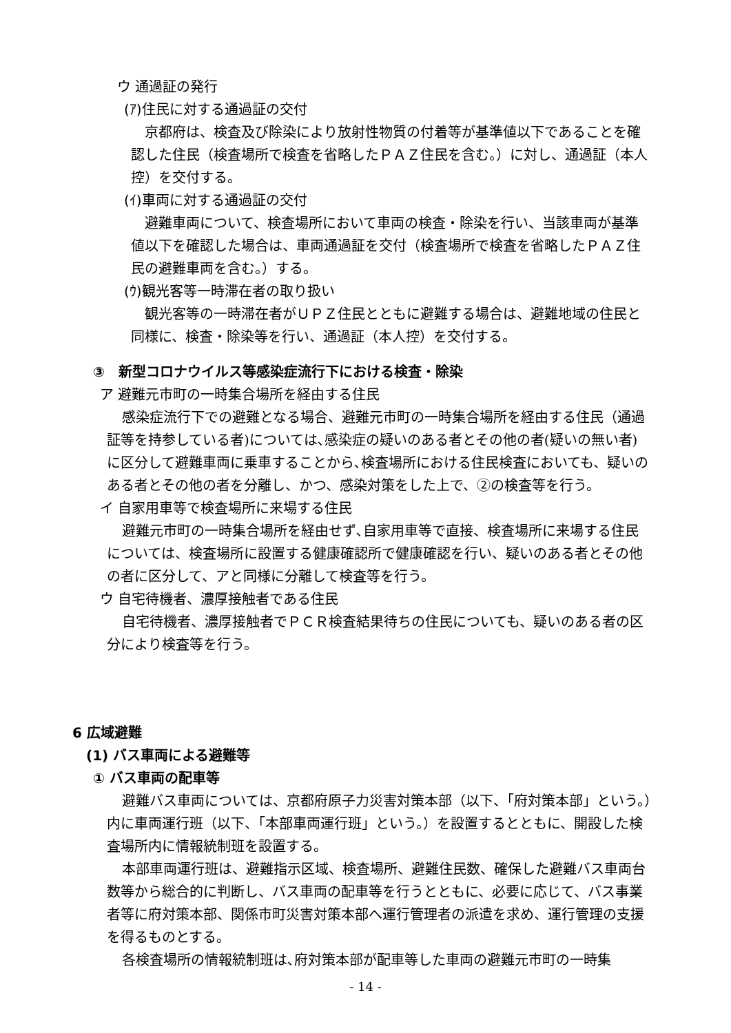ウ 通過証の発行
(ｱ)住民に対する通過証の交付
京都府は、検査及び除染により放射性物質の付着等が基準値以下であることを確認した住民（検査場所で検査を省略したＰＡＺ住民を含む。）に対し、通過証（本人控）を交付する。
(ｲ)車両に対する通過証の交付
避難車両について、検査場所において車両の検査・除染を行い、当該車両が基準値以下を確認した場合は、車両通過証を交付（検査場所で検査を省略したＰＡＺ住民の避難車両を含む。）する。
(ｳ)観光客等一時滞在者の取り扱い
観光客等の一時滞在者がＵＰＺ住民とともに避難する場合は、避難地域の住民と同様に、検査・除染等を行い、通過証（本人控）を交付する。
③　新型コロナウイルス等感染症流行下における検査・除染
ア 避難元市町の一時集合場所を経由する住民
感染症流行下での避難となる場合、避難元市町の一時集合場所を経由する住民（通過証等を持参している者)については､感染症の疑いのある者とその他の者(疑いの無い者) に区分して避難車両に乗車することから､検査場所における住民検査においても、疑いのある者とその他の者を分離し、かつ、感染対策をした上で、②の検査等を行う。
イ 自家用車等で検査場所に来場する住民
避難元市町の一時集合場所を経由せず､自家用車等で直接、検査場所に来場する住民については、検査場所に設置する健康確認所で健康確認を行い、疑いのある者とその他の者に区分して、アと同様に分離して検査等を行う。
ウ 自宅待機者、濃厚接触者である住民
自宅待機者、濃厚接触者でＰＣＲ検査結果待ちの住民についても、疑いのある者の区分により検査等を行う。
6 広域避難
(1) バス車両による避難等
① バス車両の配車等
避難バス車両については、京都府原子力災害対策本部（以下、「府対策本部」という。）内に車両運行班（以下、「本部車両運行班」という。）を設置するとともに、開設した検査場所内に情報統制班を設置する。
本部車両運行班は、避難指示区域、検査場所、避難住民数、確保した避難バス車両台数等から総合的に判断し、バス車両の配車等を行うとともに、必要に応じて、バス事業者等に府対策本部、関係市町災害対策本部へ運行管理者の派遣を求め、運行管理の支援を得るものとする。
各検査場所の情報統制班は､府対策本部が配車等した車両の避難元市町の一時集
- 14 -